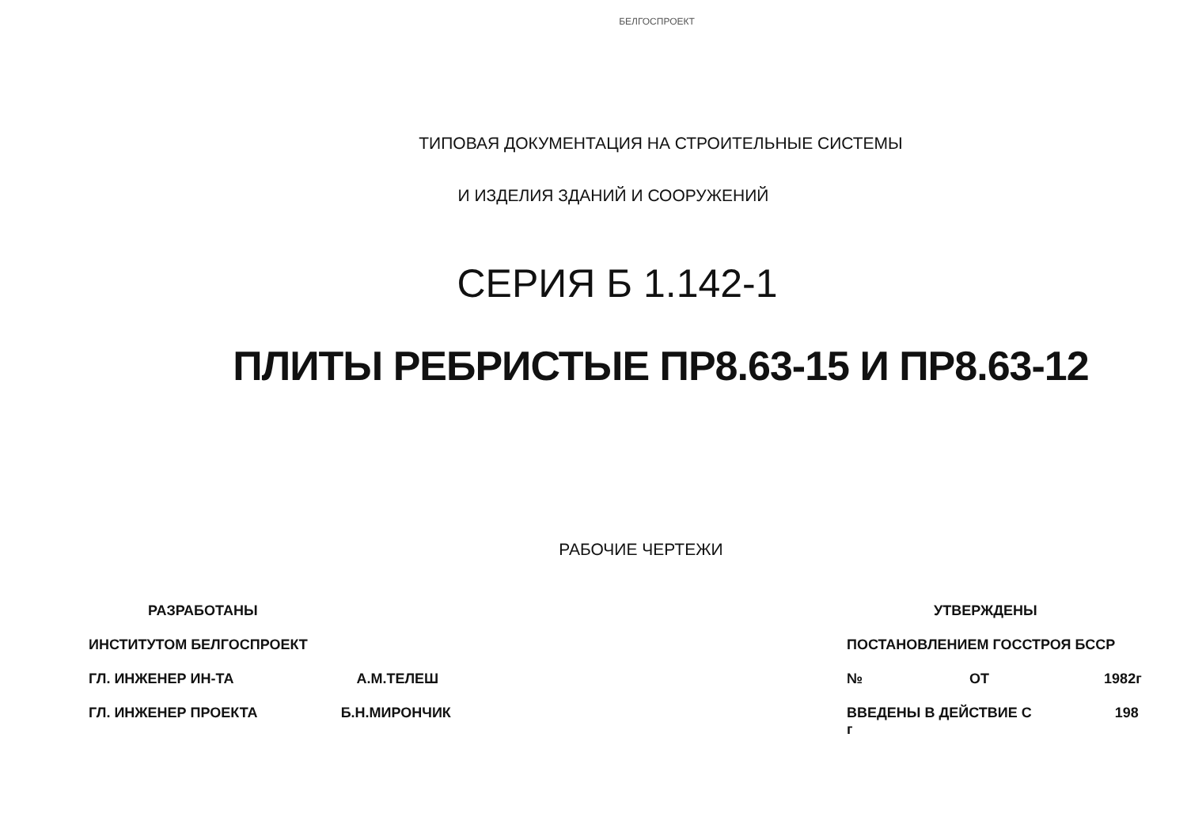БЕЛГОСПРОЕКТ
ТИПОВАЯ ДОКУМЕНТАЦИЯ НА СТРОИТЕЛЬНЫЕ СИСТЕМЫ
И ИЗДЕЛИЯ ЗДАНИЙ И СООРУЖЕНИЙ
СЕРИЯ Б 1.142-1
ПЛИТЫ РЕБРИСТЫЕ ПР8.63-15 И ПР8.63-12
РАБОЧИЕ ЧЕРТЕЖИ
РАЗРАБОТАНЫ
ИНСТИТУТОМ БЕЛГОСПРОЕКТ
ГЛ. ИНЖЕНЕР ИН-ТА А.М.ТЕЛЕШ
ГЛ. ИНЖЕНЕР ПРОЕКТА Б.Н.МИРОНЧИК
УТВЕРЖДЕНЫ
ПОСТАНОВЛЕНИЕМ ГОССТРОЯ БССР
№ ОТ 1982г
ВВЕДЕНЫ В ДЕЙСТВИЕ С 198 г